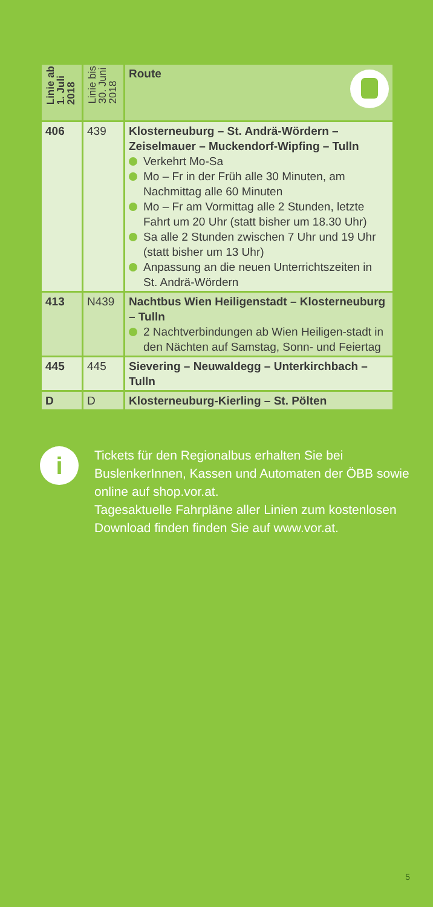| Linie ab 1. Juli 2018 | Linie bis 30. Juni 2018 | Route |
| --- | --- | --- |
| 406 | 439 | Klosterneuburg – St. Andrä-Wördern – Zeiselmauer – Muckendorf-Wipfing – Tulln Verkehrt Mo-Sa Mo – Fr in der Früh alle 30 Minuten, am Nachmittag alle 60 Minuten Mo – Fr am Vormittag alle 2 Stunden, letzte Fahrt um 20 Uhr (statt bisher um 18.30 Uhr) Sa alle 2 Stunden zwischen 7 Uhr und 19 Uhr (statt bisher um 13 Uhr) Anpassung an die neuen Unterrichtszeiten in St. Andrä-Wördern |
| 413 | N439 | Nachtbus Wien Heiligenstadt – Klosterneuburg – Tulln 2 Nachtverbindungen ab Wien Heiligen-stadt in den Nächten auf Samstag, Sonn- und Feiertag |
| 445 | 445 | Sievering – Neuwaldegg – Unterkirchbach – Tulln |
| D | D | Klosterneuburg-Kierling – St. Pölten |
i
Tickets für den Regionalbus erhalten Sie bei BuslenkerInnen, Kassen und Automaten der ÖBB sowie online auf shop.vor.at.
Tagesaktuelle Fahrpläne aller Linien zum kostenlosen Download finden finden Sie auf www.vor.at.
5